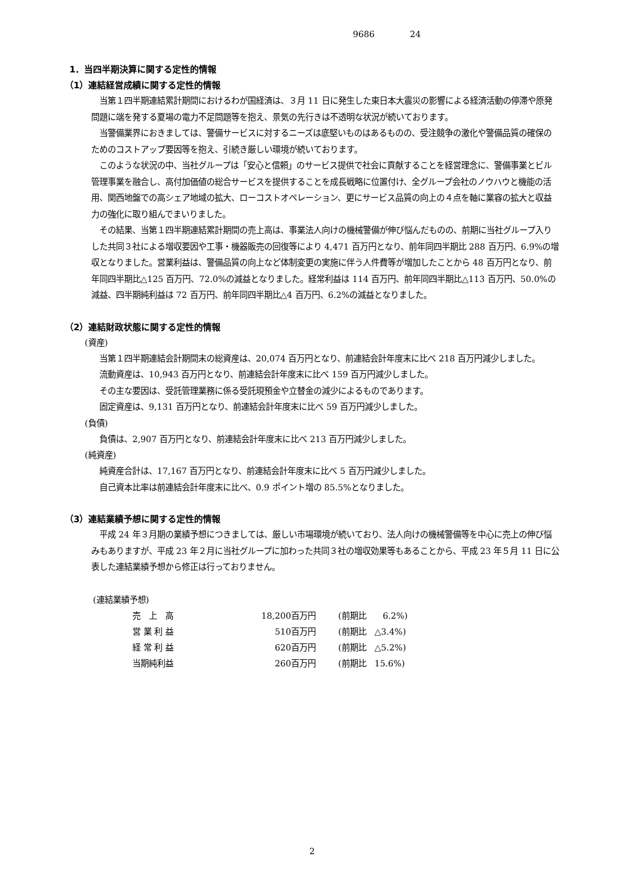9686 24
1．当四半期決算に関する定性的情報
（1）連結経営成績に関する定性的情報
当第１四半期連結累計期間におけるわが国経済は、３月 11 日に発生した東日本大震災の影響による経済活動の停滞や原発問題に端を発する夏場の電力不足問題等を抱え、景気の先行きは不透明な状況が続いております。
当警備業界におきましては、警備サービスに対するニーズは底堅いものはあるものの、受注競争の激化や警備品質の確保のためのコストアップ要因等を抱え、引続き厳しい環境が続いております。
このような状況の中、当社グループは「安心と信頼」のサービス提供で社会に貢献することを経営理念に、警備事業とビル管理事業を融合し、高付加価値の総合サービスを提供することを成長戦略に位置付け、全グループ会社のノウハウと機能の活用、関西地盤での高シェア地域の拡大、ローコストオペレーション、更にサービス品質の向上の４点を軸に業容の拡大と収益力の強化に取り組んでまいりました。
その結果、当第１四半期連結累計期間の売上高は、事業法人向けの機械警備が伸び悩んだものの、前期に当社グループ入りした共同３社による増収要因や工事・機器販売の回復等により 4,471 百万円となり、前年同四半期比 288 百万円、6.9%の増収となりました。営業利益は、警備品質の向上など体制変更の実施に伴う人件費等が増加したことから 48 百万円となり、前年同四半期比△125 百万円、72.0%の減益となりました。経常利益は 114 百万円、前年同四半期比△113 百万円、50.0%の減益、四半期純利益は 72 百万円、前年同四半期比△4 百万円、6.2%の減益となりました。
（2）連結財政状態に関する定性的情報
(資産)
当第１四半期連結会計期間末の総資産は、20,074 百万円となり、前連結会計年度末に比べ 218 百万円減少しました。
流動資産は、10,943 百万円となり、前連結会計年度末に比べ 159 百万円減少しました。
その主な要因は、受託管理業務に係る受託現預金や立替金の減少によるものであります。
固定資産は、9,131 百万円となり、前連結会計年度末に比べ 59 百万円減少しました。
(負債)
負債は、2,907 百万円となり、前連結会計年度末に比べ 213 百万円減少しました。
(純資産)
純資産合計は、17,167 百万円となり、前連結会計年度末に比べ 5 百万円減少しました。
自己資本比率は前連結会計年度末に比べ、0.9 ポイント増の 85.5%となりました。
（3）連結業績予想に関する定性的情報
平成 24 年３月期の業績予想につきましては、厳しい市場環境が続いており、法人向けの機械警備等を中心に売上の伸び悩みもありますが、平成 23 年２月に当社グループに加わった共同３社の増収効果等もあることから、平成 23 年５月 11 日に公表した連結業績予想から修正は行っておりません。
(連結業績予想)
| 売 上 高 | 18,200 | 百万円 | (前期比 6.2%) |
| 営 業 利 益 | 510 | 百万円 | (前期比 △3.4%) |
| 経 常 利 益 | 620 | 百万円 | (前期比 △5.2%) |
| 当期純利益 | 260 | 百万円 | (前期比 15.6%) |
2